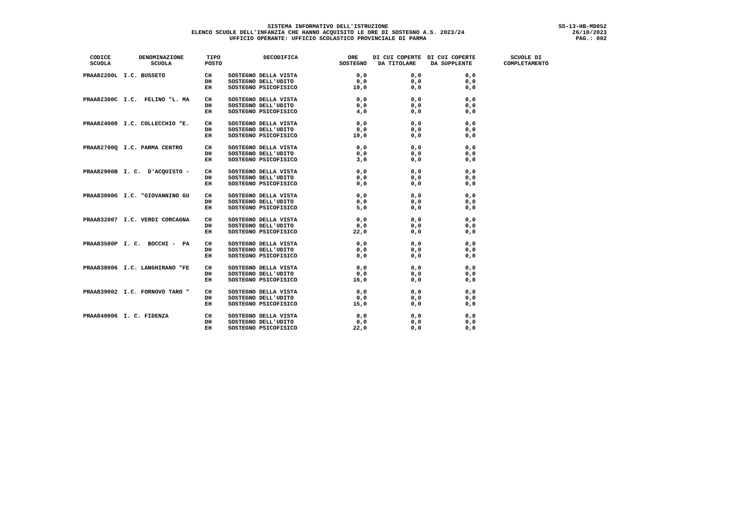SISTEMA INFORMATIVO DELL'ISTRUZIONE
ELENCO SCUOLE DELL'INFANZIA CHE HANNO ACQUISITO LE ORE DI SOSTEGNO A.S. 2023/24
UFFICIO OPERANTE: UFFICIO SCOLASTICO PROVINCIALE DI PARMA
SS-13-HB-MD052
26/10/2023
PAG.: 002
| CODICE SCUOLA | DENOMINAZIONE SCUOLA | TIPO POSTO | DECODIFICA | ORE SOSTEGNO | DI CUI COPERTE DA TITOLARE | DI CUI COPERTE DA SUPPLENTE | SCUOLE DI COMPLETAMENTO |
| --- | --- | --- | --- | --- | --- | --- | --- |
| PRAA82200L | I.C. BUSSETO | CH | SOSTEGNO DELLA VISTA | 0,0 | 0,0 | 0,0 | |
| | | DH | SOSTEGNO DELL'UDITO | 0,0 | 0,0 | 0,0 | |
| | | EH | SOSTEGNO PSICOFISICO | 19,0 | 0,0 | 0,0 | |
| PRAA82300C | I.C. FELINO "L. MA | CH | SOSTEGNO DELLA VISTA | 0,0 | 0,0 | 0,0 | |
| | | DH | SOSTEGNO DELL'UDITO | 0,0 | 0,0 | 0,0 | |
| | | EH | SOSTEGNO PSICOFISICO | 4,0 | 0,0 | 0,0 | |
| PRAA824008 | I.C. COLLECCHIO "E. | CH | SOSTEGNO DELLA VISTA | 0,0 | 0,0 | 0,0 | |
| | | DH | SOSTEGNO DELL'UDITO | 0,0 | 0,0 | 0,0 | |
| | | EH | SOSTEGNO PSICOFISICO | 19,0 | 0,0 | 0,0 | |
| PRAA82700Q | I.C. PARMA CENTRO | CH | SOSTEGNO DELLA VISTA | 0,0 | 0,0 | 0,0 | |
| | | DH | SOSTEGNO DELL'UDITO | 0,0 | 0,0 | 0,0 | |
| | | EH | SOSTEGNO PSICOFISICO | 3,0 | 0,0 | 0,0 | |
| PRAA82900B | I. C. D'ACQUISTO - | CH | SOSTEGNO DELLA VISTA | 0,0 | 0,0 | 0,0 | |
| | | DH | SOSTEGNO DELL'UDITO | 0,0 | 0,0 | 0,0 | |
| | | EH | SOSTEGNO PSICOFISICO | 0,0 | 0,0 | 0,0 | |
| PRAA83000G | I.C. "GIOVANNINO GU | CH | SOSTEGNO DELLA VISTA | 0,0 | 0,0 | 0,0 | |
| | | DH | SOSTEGNO DELL'UDITO | 0,0 | 0,0 | 0,0 | |
| | | EH | SOSTEGNO PSICOFISICO | 5,0 | 0,0 | 0,0 | |
| PRAA832007 | I.C. VERDI CORCAGNA | CH | SOSTEGNO DELLA VISTA | 0,0 | 0,0 | 0,0 | |
| | | DH | SOSTEGNO DELL'UDITO | 0,0 | 0,0 | 0,0 | |
| | | EH | SOSTEGNO PSICOFISICO | 22,0 | 0,0 | 0,0 | |
| PRAA83500P | I. C. BOCCHI - PA | CH | SOSTEGNO DELLA VISTA | 0,0 | 0,0 | 0,0 | |
| | | DH | SOSTEGNO DELL'UDITO | 0,0 | 0,0 | 0,0 | |
| | | EH | SOSTEGNO PSICOFISICO | 0,0 | 0,0 | 0,0 | |
| PRAA838006 | I.C. LANGHIRANO "FE | CH | SOSTEGNO DELLA VISTA | 0,0 | 0,0 | 0,0 | |
| | | DH | SOSTEGNO DELL'UDITO | 0,0 | 0,0 | 0,0 | |
| | | EH | SOSTEGNO PSICOFISICO | 16,0 | 0,0 | 0,0 | |
| PRAA839002 | I.C. FORNOVO TARO " | CH | SOSTEGNO DELLA VISTA | 0,0 | 0,0 | 0,0 | |
| | | DH | SOSTEGNO DELL'UDITO | 0,0 | 0,0 | 0,0 | |
| | | EH | SOSTEGNO PSICOFISICO | 15,0 | 0,0 | 0,0 | |
| PRAA840006 | I. C. FIDENZA | CH | SOSTEGNO DELLA VISTA | 0,0 | 0,0 | 0,0 | |
| | | DH | SOSTEGNO DELL'UDITO | 0,0 | 0,0 | 0,0 | |
| | | EH | SOSTEGNO PSICOFISICO | 22,0 | 0,0 | 0,0 | |